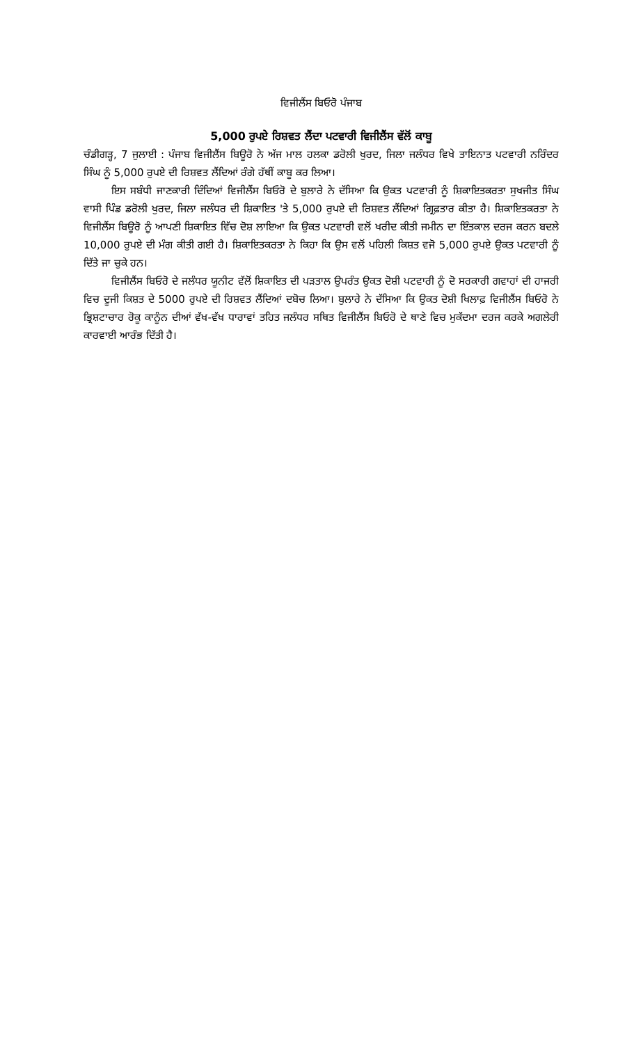ਵਿਜੀਲੈਂਸ ਬਿਓਰੋ ਪੰਜਾਬ
5,000 ਰੁਪਏ ਰਿਸ਼ਵਤ ਲੈਂਦਾ ਪਟਵਾਰੀ ਵਿਜੀਲੈਂਸ ਵੱਲੋਂ ਕਾਬੂ
ਚੰਡੀਗੜ੍ਹ, 7 ਜੁਲਾਈ : ਪੰਜਾਬ ਵਿਜੀਲੈਂਸ ਬਿਊਰੋ ਨੇ ਅੱਜ ਮਾਲ ਹਲਕਾ ਡਰੋਲੀ ਖੁਰਦ, ਜਿਲਾ ਜਲੰਧਰ ਵਿਖੇ ਤਾਇਨਾਤ ਪਟਵਾਰੀ ਨਰਿੰਦਰ ਸਿੰਘ ਨੂੰ 5,000 ਰੁਪਏ ਦੀ ਰਿਸ਼ਵਤ ਲੈਂਦਿਆਂ ਰੰਗੇ ਹੱਥੀਂ ਕਾਬੂ ਕਰ ਲਿਆ।
ਇਸ ਸਬੰਧੀ ਜਾਣਕਾਰੀ ਦਿੰਦਿਆਂ ਵਿਜੀਲੈਂਸ ਬਿਓਰੋ ਦੇ ਬੁਲਾਰੇ ਨੇ ਦੱਸਿਆ ਕਿ ਉਕਤ ਪਟਵਾਰੀ ਨੂੰ ਸ਼ਿਕਾਇਤਕਰਤਾ ਸੁਖਜੀਤ ਸਿੰਘ ਵਾਸੀ ਪਿੰਡ ਡਰੋਲੀ ਖੁਰਦ, ਜਿਲਾ ਜਲੰਧਰ ਦੀ ਸ਼ਿਕਾਇਤ 'ਤੇ 5,000 ਰੁਪਏ ਦੀ ਰਿਸ਼ਵਤ ਲੈਂਦਿਆਂ ਗ੍ਰਿਫ਼ਤਾਰ ਕੀਤਾ ਹੈ। ਸ਼ਿਕਾਇਤਕਰਤਾ ਨੇ ਵਿਜੀਲੈਂਸ ਬਿਊਰੋ ਨੂੰ ਆਪਣੀ ਸ਼ਿਕਾਇਤ ਵਿੱਚ ਦੋਸ਼ ਲਾਇਆ ਕਿ ਉਕਤ ਪਟਵਾਰੀ ਵਲੋਂ ਖਰੀਦ ਕੀਤੀ ਜਮੀਨ ਦਾ ਇੰਤਕਾਲ ਦਰਜ ਕਰਨ ਬਦਲੇ 10,000 ਰੁਪਏ ਦੀ ਮੰਗ ਕੀਤੀ ਗਈ ਹੈ। ਸ਼ਿਕਾਇਤਕਰਤਾ ਨੇ ਕਿਹਾ ਕਿ ਉਸ ਵਲੋਂ ਪਹਿਲੀ ਕਿਸ਼ਤ ਵਜੋ 5,000 ਰੁਪਏ ਉਕਤ ਪਟਵਾਰੀ ਨੂੰ ਦਿੱਤੇ ਜਾ ਚੁਕੇ ਹਨ।
ਵਿਜੀਲੈਂਸ ਬਿਓਰੋ ਦੇ ਜਲੰਧਰ ਯੂਨੀਟ ਵੱਲੋਂ ਸ਼ਿਕਾਇਤ ਦੀ ਪੜਤਾਲ ਉਪਰੰਤ ਉਕਤ ਦੋਸ਼ੀ ਪਟਵਾਰੀ ਨੂੰ ਦੋ ਸਰਕਾਰੀ ਗਵਾਹਾਂ ਦੀ ਹਾਜਰੀ ਵਿਚ ਦੂਜੀ ਕਿਸ਼ਤ ਦੇ 5000 ਰੁਪਏ ਦੀ ਰਿਸ਼ਵਤ ਲੈਂਦਿਆਂ ਦਬੋਚ ਲਿਆ। ਬੁਲਾਰੇ ਨੇ ਦੱਸਿਆ ਕਿ ਉਕਤ ਦੋਸ਼ੀ ਖਿਲਾਫ਼ ਵਿਜੀਲੈਂਸ ਬਿਓਰੋ ਨੇ ਭ੍ਰਿਸ਼ਟਾਚਾਰ ਰੋਕੂ ਕਾਨੂੰਨ ਦੀਆਂ ਵੱਖ-ਵੱਖ ਧਾਰਾਵਾਂ ਤਹਿਤ ਜਲੰਧਰ ਸਥਿਤ ਵਿਜੀਲੈਂਸ ਬਿਓਰੋ ਦੇ ਥਾਣੇ ਵਿਚ ਮੁਕੱਦਮਾ ਦਰਜ ਕਰਕੇ ਅਗਲੇਰੀ ਕਾਰਵਾਈ ਆਰੰਭ ਦਿੱਤੀ ਹੈ।